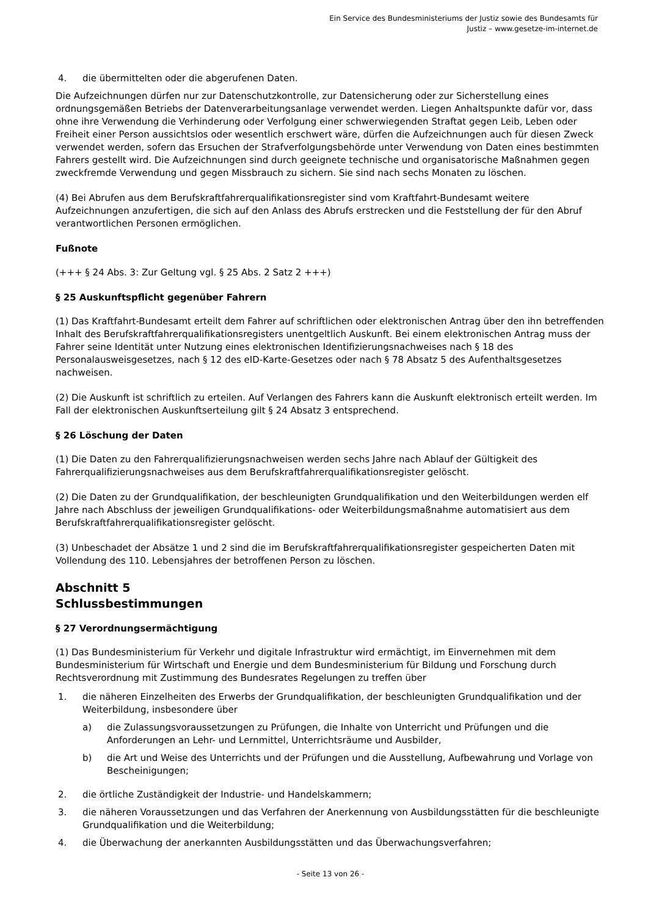Ein Service des Bundesministeriums der Justiz sowie des Bundesamts für
Justiz – www.gesetze-im-internet.de
4. die übermittelten oder die abgerufenen Daten.
Die Aufzeichnungen dürfen nur zur Datenschutzkontrolle, zur Datensicherung oder zur Sicherstellung eines ordnungsgemäßen Betriebs der Datenverarbeitungsanlage verwendet werden. Liegen Anhaltspunkte dafür vor, dass ohne ihre Verwendung die Verhinderung oder Verfolgung einer schwerwiegenden Straftat gegen Leib, Leben oder Freiheit einer Person aussichtslos oder wesentlich erschwert wäre, dürfen die Aufzeichnungen auch für diesen Zweck verwendet werden, sofern das Ersuchen der Strafverfolgungsbehörde unter Verwendung von Daten eines bestimmten Fahrers gestellt wird. Die Aufzeichnungen sind durch geeignete technische und organisatorische Maßnahmen gegen zweckfremde Verwendung und gegen Missbrauch zu sichern. Sie sind nach sechs Monaten zu löschen.
(4) Bei Abrufen aus dem Berufskraftfahrerqualifikationsregister sind vom Kraftfahrt-Bundesamt weitere Aufzeichnungen anzufertigen, die sich auf den Anlass des Abrufs erstrecken und die Feststellung der für den Abruf verantwortlichen Personen ermöglichen.
Fußnote
(+++ § 24 Abs. 3: Zur Geltung vgl. § 25 Abs. 2 Satz 2 +++)
§ 25 Auskunftspflicht gegenüber Fahrern
(1) Das Kraftfahrt-Bundesamt erteilt dem Fahrer auf schriftlichen oder elektronischen Antrag über den ihn betreffenden Inhalt des Berufskraftfahrerqualifikationsregisters unentgeltlich Auskunft. Bei einem elektronischen Antrag muss der Fahrer seine Identität unter Nutzung eines elektronischen Identifizierungsnachweises nach § 18 des Personalausweisgesetzes, nach § 12 des eID-Karte-Gesetzes oder nach § 78 Absatz 5 des Aufenthaltsgesetzes nachweisen.
(2) Die Auskunft ist schriftlich zu erteilen. Auf Verlangen des Fahrers kann die Auskunft elektronisch erteilt werden. Im Fall der elektronischen Auskunftserteilung gilt § 24 Absatz 3 entsprechend.
§ 26 Löschung der Daten
(1) Die Daten zu den Fahrerqualifizierungsnachweisen werden sechs Jahre nach Ablauf der Gültigkeit des Fahrerqualifizierungsnachweises aus dem Berufskraftfahrerqualifikationsregister gelöscht.
(2) Die Daten zu der Grundqualifikation, der beschleunigten Grundqualifikation und den Weiterbildungen werden elf Jahre nach Abschluss der jeweiligen Grundqualifikations- oder Weiterbildungsmaßnahme automatisiert aus dem Berufskraftfahrerqualifikationsregister gelöscht.
(3) Unbeschadet der Absätze 1 und 2 sind die im Berufskraftfahrerqualifikationsregister gespeicherten Daten mit Vollendung des 110. Lebensjahres der betroffenen Person zu löschen.
Abschnitt 5
Schlussbestimmungen
§ 27 Verordnungsermächtigung
(1) Das Bundesministerium für Verkehr und digitale Infrastruktur wird ermächtigt, im Einvernehmen mit dem Bundesministerium für Wirtschaft und Energie und dem Bundesministerium für Bildung und Forschung durch Rechtsverordnung mit Zustimmung des Bundesrates Regelungen zu treffen über
1. die näheren Einzelheiten des Erwerbs der Grundqualifikation, der beschleunigten Grundqualifikation und der Weiterbildung, insbesondere über
a) die Zulassungsvoraussetzungen zu Prüfungen, die Inhalte von Unterricht und Prüfungen und die Anforderungen an Lehr- und Lernmittel, Unterrichtsräume und Ausbilder,
b) die Art und Weise des Unterrichts und der Prüfungen und die Ausstellung, Aufbewahrung und Vorlage von Bescheinigungen;
2. die örtliche Zuständigkeit der Industrie- und Handelskammern;
3. die näheren Voraussetzungen und das Verfahren der Anerkennung von Ausbildungsstätten für die beschleunigte Grundqualifikation und die Weiterbildung;
4. die Überwachung der anerkannten Ausbildungsstätten und das Überwachungsverfahren;
- Seite 13 von 26 -